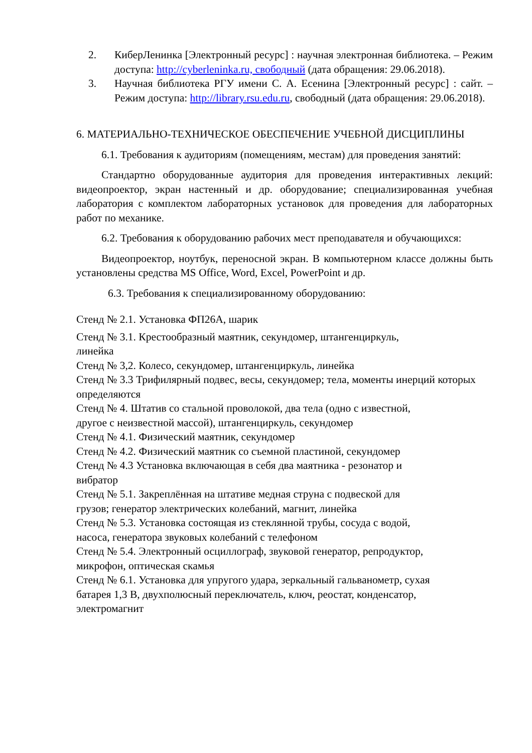2. КиберЛенинка [Электронный ресурс] : научная электронная библиотека. – Режим доступа: http://cyberleninka.ru, свободный (дата обращения: 29.06.2018).
3. Научная библиотека РГУ имени С. А. Есенина [Электронный ресурс] : сайт. – Режим доступа: http://library.rsu.edu.ru, свободный (дата обращения: 29.06.2018).
6. МАТЕРИАЛЬНО-ТЕХНИЧЕСКОЕ ОБЕСПЕЧЕНИЕ УЧЕБНОЙ ДИСЦИПЛИНЫ
6.1. Требования к аудиториям (помещениям, местам) для проведения занятий:
Стандартно оборудованные аудитория для проведения интерактивных лекций: видеопроектор, экран настенный и др. оборудование; специализированная учебная лаборатория с комплектом лабораторных установок для проведения для лабораторных работ по механике.
6.2. Требования к оборудованию рабочих мест преподавателя и обучающихся:
Видеопроектор, ноутбук, переносной экран. В компьютерном классе должны быть установлены средства MS Office, Word, Excel, PowerPoint и др.
6.3. Требования к специализированному оборудованию:
Стенд № 2.1. Установка ФП26А, шарик
Стенд № 3.1. Крестообразный маятник, секундомер, штангенциркуль,
линейка
Стенд № 3,2. Колесо, секундомер, штангенциркуль, линейка
Стенд № 3.3 Трифилярный подвес, весы, секундомер; тела, моменты инерций которых определяются
Стенд № 4. Штатив со стальной проволокой, два тела (одно с известной,
другое с неизвестной массой), штангенциркуль, секундомер
Стенд № 4.1. Физический маятник, секундомер
Стенд № 4.2. Физический маятник со съемной пластиной, секундомер
Стенд № 4.3 Установка включающая в себя два маятника - резонатор и
вибратор
Стенд № 5.1. Закреплённая на штативе медная струна с подвеской для
грузов; генератор электрических колебаний, магнит, линейка
Стенд № 5.3. Установка состоящая из стеклянной трубы, сосуда с водой,
насоса, генератора звуковых колебаний с телефоном
Стенд № 5.4. Электронный осциллограф, звуковой генератор, репродуктор,
микрофон, оптическая скамья
Стенд № 6.1. Установка для упругого удара, зеркальный гальванометр, сухая
батарея 1,3 В, двухполюсный переключатель, ключ, реостат, конденсатор,
электромагнит